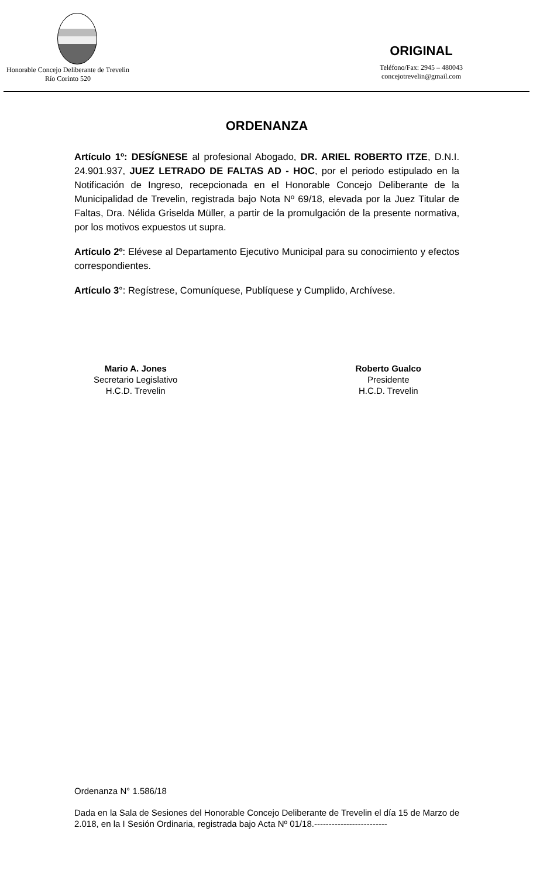Honorable Concejo Deliberante de Trevelin
Río Corinto 520
ORIGINAL
Teléfono/Fax: 2945 – 480043
concejotrevelin@gmail.com
ORDENANZA
Artículo 1º: DESÍGNESE al profesional Abogado, DR. ARIEL ROBERTO ITZE, D.N.I. 24.901.937, JUEZ LETRADO DE FALTAS AD - HOC, por el periodo estipulado en la Notificación de Ingreso, recepcionada en el Honorable Concejo Deliberante de la Municipalidad de Trevelin, registrada bajo Nota Nº 69/18, elevada por la Juez Titular de Faltas, Dra. Nélida Griselda Müller, a partir de la promulgación de la presente normativa, por los motivos expuestos ut supra.
Artículo 2º: Elévese al Departamento Ejecutivo Municipal para su conocimiento y efectos correspondientes.
Artículo 3°: Regístrese, Comuníquese, Publíquese y Cumplido, Archívese.
Mario A. Jones
Secretario Legislativo
H.C.D. Trevelin
Roberto Gualco
Presidente
H.C.D. Trevelin
Ordenanza N° 1.586/18
Dada en la Sala de Sesiones del Honorable Concejo Deliberante de Trevelin el día 15 de Marzo de 2.018, en la I Sesión Ordinaria, registrada bajo Acta Nº 01/18.-------------------------